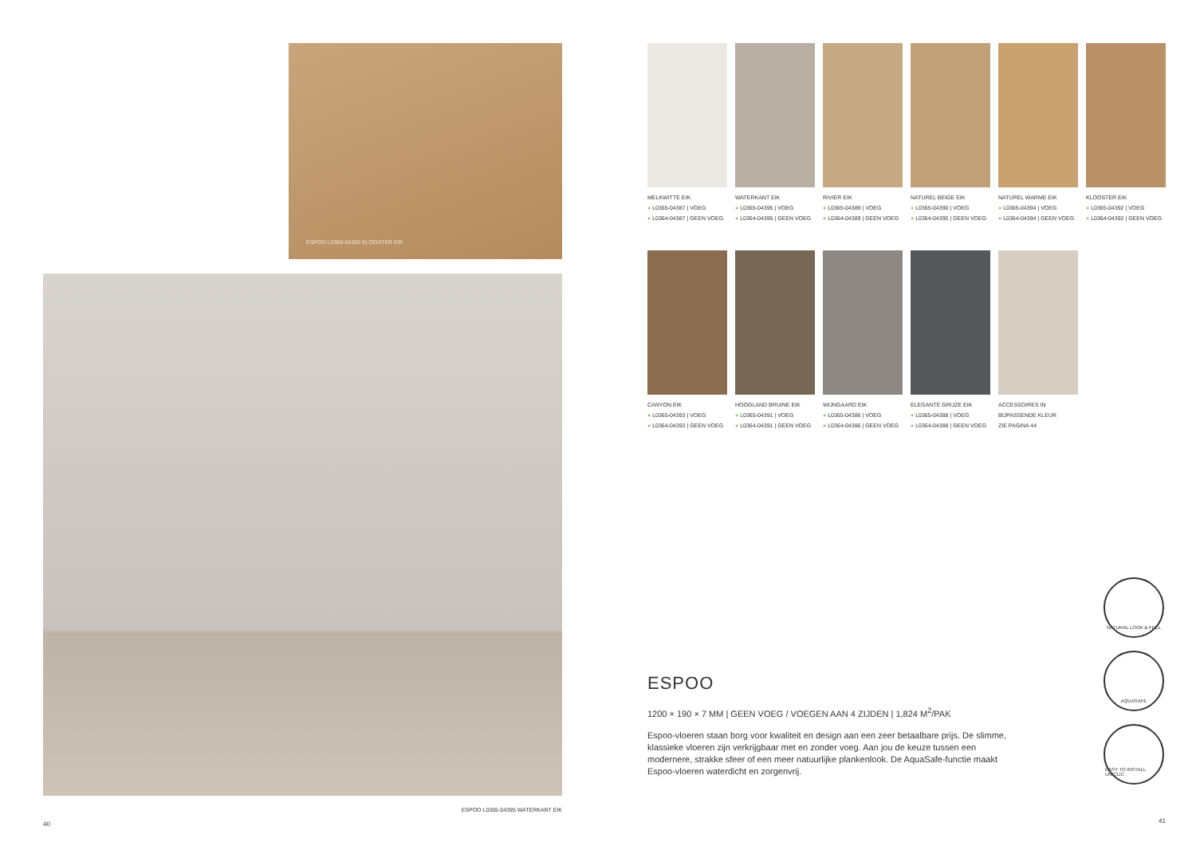ESPOO L0365-04392 KLOOSTER EIK
ESPOO L0365-04395 WATERKANT EIK
40
MELKWITTE EIK
● L0365-04387 | VOEG
● L0364-04387 | GEEN VOEG
WATERKANT EIK
● L0365-04395 | VOEG
● L0364-04395 | GEEN VOEG
RIVIER EIK
● L0365-04389 | VOEG
● L0364-04389 | GEEN VOEG
NATUREL BEIGE EIK
● L0365-04390 | VOEG
● L0364-04390 | GEEN VOEG
NATUREL WARME EIK
● L0365-04394 | VOEG
● L0364-04394 | GEEN VOEG
KLOOSTER EIK
● L0365-04392 | VOEG
● L0364-04392 | GEEN VOEG
CANYON EIK
● L0365-04393 | VOEG
● L0364-04393 | GEEN VOEG
HOOGLAND BRUINE EIK
● L0365-04391 | VOEG
● L0364-04391 | GEEN VOEG
WIJNGAARD EIK
● L0365-04386 | VOEG
● L0364-04386 | GEEN VOEG
ELEGANTE GRIJZE EIK
● L0365-04388 | VOEG
● L0364-04388 | GEEN VOEG
ACCESSOIRES IN
BIJPASSENDE KLEUR
ZIE PAGINA 44
ESPOO
1200 × 190 × 7 MM | GEEN VOEG / VOEGEN AAN 4 ZIJDEN | 1,824 M<sup>2</sup>/PAK
Espoo-vloeren staan borg voor kwaliteit en design aan een zeer betaalbare prijs. De slimme, klassieke vloeren zijn verkrijgbaar met en zonder voeg. Aan jou de keuze tussen een modernere, strakke sfeer of een meer natuurlijke plankenlook. De AquaSafe-functie maakt Espoo-vloeren waterdicht en zorgenvrij.
NATURAL LOOK & FEEL
AQUASAFE
EASY TO INSTALL UNICLIC
41